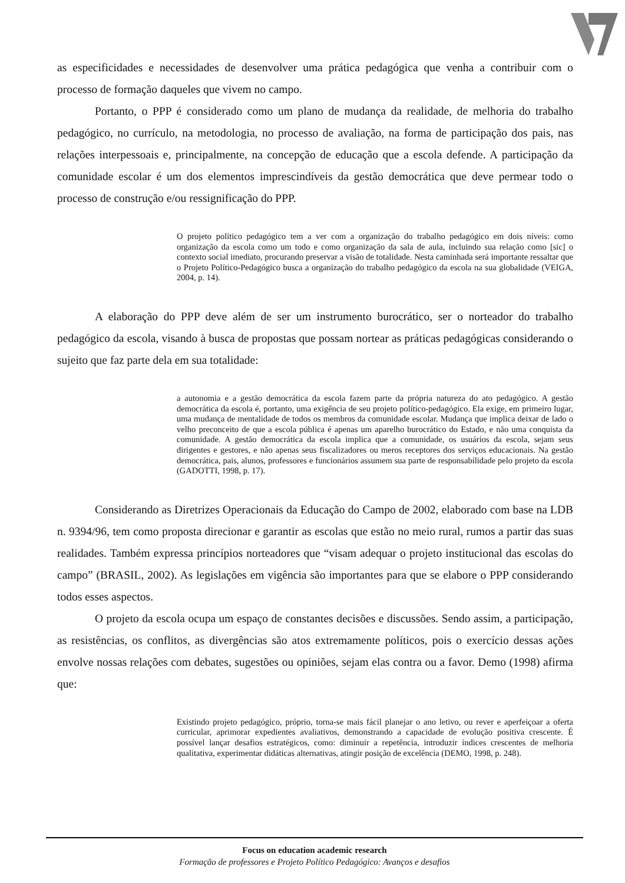as especificidades e necessidades de desenvolver uma prática pedagógica que venha a contribuir com o processo de formação daqueles que vivem no campo.
Portanto, o PPP é considerado como um plano de mudança da realidade, de melhoria do trabalho pedagógico, no currículo, na metodologia, no processo de avaliação, na forma de participação dos pais, nas relações interpessoais e, principalmente, na concepção de educação que a escola defende. A participação da comunidade escolar é um dos elementos imprescindíveis da gestão democrática que deve permear todo o processo de construção e/ou ressignificação do PPP.
O projeto político pedagógico tem a ver com a organização do trabalho pedagógico em dois níveis: como organização da escola como um todo e como organização da sala de aula, incluindo sua relação como [sic] o contexto social imediato, procurando preservar a visão de totalidade. Nesta caminhada será importante ressaltar que o Projeto Político-Pedagógico busca a organização do trabalho pedagógico da escola na sua globalidade (VEIGA, 2004, p. 14).
A elaboração do PPP deve além de ser um instrumento burocrático, ser o norteador do trabalho pedagógico da escola, visando à busca de propostas que possam nortear as práticas pedagógicas considerando o sujeito que faz parte dela em sua totalidade:
a autonomia e a gestão democrática da escola fazem parte da própria natureza do ato pedagógico. A gestão democrática da escola é, portanto, uma exigência de seu projeto político-pedagógico. Ela exige, em primeiro lugar, uma mudança de mentalidade de todos os membros da comunidade escolar. Mudança que implica deixar de lado o velho preconceito de que a escola pública é apenas um aparelho burocrático do Estado, e não uma conquista da comunidade. A gestão democrática da escola implica que a comunidade, os usuários da escola, sejam seus dirigentes e gestores, e não apenas seus fiscalizadores ou meros receptores dos serviços educacionais. Na gestão democrática, pais, alunos, professores e funcionários assumem sua parte de responsabilidade pelo projeto da escola (GADOTTI, 1998, p. 17).
Considerando as Diretrizes Operacionais da Educação do Campo de 2002, elaborado com base na LDB n. 9394/96, tem como proposta direcionar e garantir as escolas que estão no meio rural, rumos a partir das suas realidades. Também expressa princípios norteadores que “visam adequar o projeto institucional das escolas do campo” (BRASIL, 2002). As legislações em vigência são importantes para que se elabore o PPP considerando todos esses aspectos.
O projeto da escola ocupa um espaço de constantes decisões e discussões. Sendo assim, a participação, as resistências, os conflitos, as divergências são atos extremamente políticos, pois o exercício dessas ações envolve nossas relações com debates, sugestões ou opiniões, sejam elas contra ou a favor. Demo (1998) afirma que:
Existindo projeto pedagógico, próprio, torna-se mais fácil planejar o ano letivo, ou rever e aperfeiçoar a oferta curricular, aprimorar expedientes avaliativos, demonstrando a capacidade de evolução positiva crescente. É possível lançar desafios estratégicos, como: diminuir a repetência, introduzir índices crescentes de melhoria qualitativa, experimentar didáticas alternativas, atingir posição de excelência (DEMO, 1998, p. 248).
Focus on education academic research
Formação de professores e Projeto Político Pedagógico: Avanços e desafios